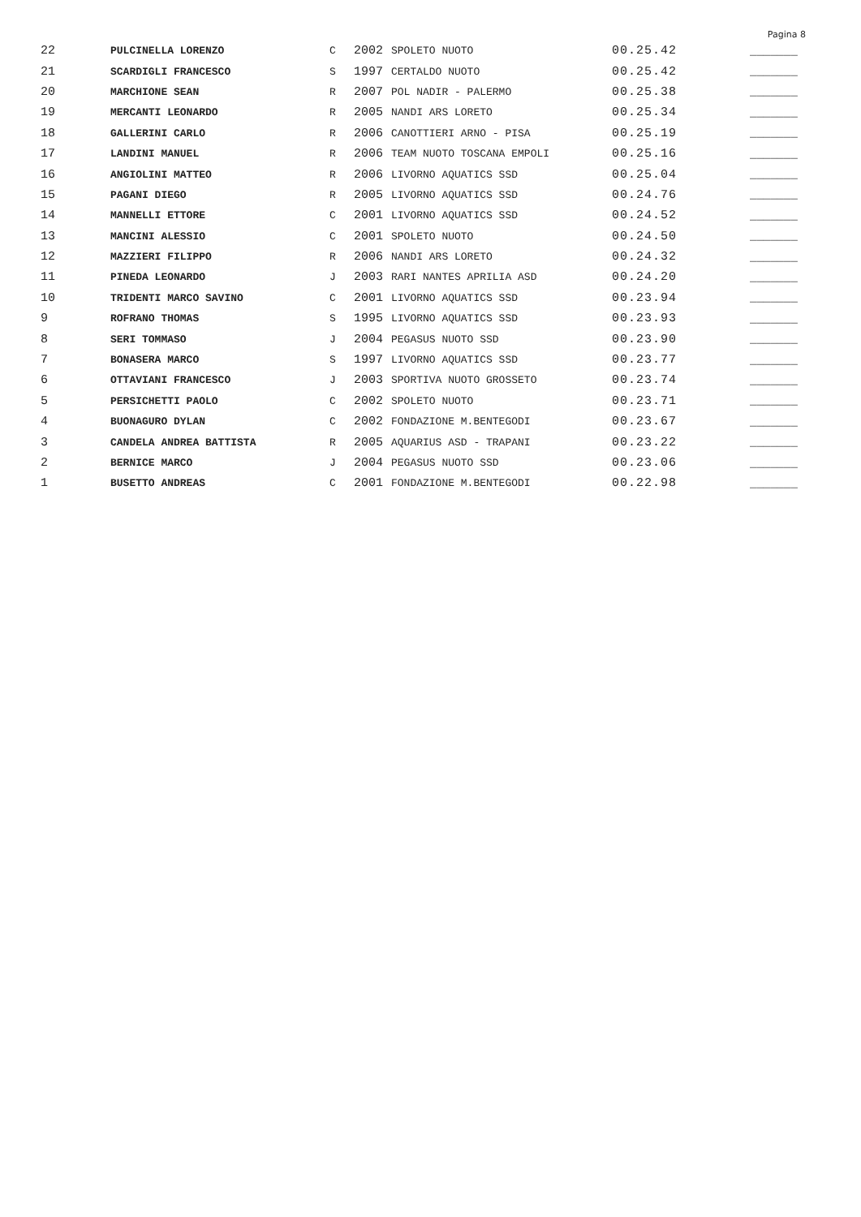Pagina 8
| 22 | PULCINELLA LORENZO | C | 2002 | SPOLETO NUOTO | 00.25.42 | _______ |
| 21 | SCARDIGLI FRANCESCO | S | 1997 | CERTALDO NUOTO | 00.25.42 | _______ |
| 20 | MARCHIONE SEAN | R | 2007 | POL NADIR - PALERMO | 00.25.38 | _______ |
| 19 | MERCANTI LEONARDO | R | 2005 | NANDI ARS LORETO | 00.25.34 | _______ |
| 18 | GALLERINI CARLO | R | 2006 | CANOTTIERI ARNO - PISA | 00.25.19 | _______ |
| 17 | LANDINI MANUEL | R | 2006 | TEAM NUOTO TOSCANA EMPOLI | 00.25.16 | _______ |
| 16 | ANGIOLINI MATTEO | R | 2006 | LIVORNO AQUATICS SSD | 00.25.04 | _______ |
| 15 | PAGANI DIEGO | R | 2005 | LIVORNO AQUATICS SSD | 00.24.76 | _______ |
| 14 | MANNELLI ETTORE | C | 2001 | LIVORNO AQUATICS SSD | 00.24.52 | _______ |
| 13 | MANCINI ALESSIO | C | 2001 | SPOLETO NUOTO | 00.24.50 | _______ |
| 12 | MAZZIERI FILIPPO | R | 2006 | NANDI ARS LORETO | 00.24.32 | _______ |
| 11 | PINEDA LEONARDO | J | 2003 | RARI NANTES APRILIA ASD | 00.24.20 | _______ |
| 10 | TRIDENTI MARCO SAVINO | C | 2001 | LIVORNO AQUATICS SSD | 00.23.94 | _______ |
| 9 | ROFRANO THOMAS | S | 1995 | LIVORNO AQUATICS SSD | 00.23.93 | _______ |
| 8 | SERI TOMMASO | J | 2004 | PEGASUS NUOTO SSD | 00.23.90 | _______ |
| 7 | BONASERA MARCO | S | 1997 | LIVORNO AQUATICS SSD | 00.23.77 | _______ |
| 6 | OTTAVIANI FRANCESCO | J | 2003 | SPORTIVA NUOTO GROSSETO | 00.23.74 | _______ |
| 5 | PERSICHETTI PAOLO | C | 2002 | SPOLETO NUOTO | 00.23.71 | _______ |
| 4 | BUONAGURO DYLAN | C | 2002 | FONDAZIONE M.BENTEGODI | 00.23.67 | _______ |
| 3 | CANDELA ANDREA BATTISTA | R | 2005 | AQUARIUS ASD - TRAPANI | 00.23.22 | _______ |
| 2 | BERNICE MARCO | J | 2004 | PEGASUS NUOTO SSD | 00.23.06 | _______ |
| 1 | BUSETTO ANDREAS | C | 2001 | FONDAZIONE M.BENTEGODI | 00.22.98 | _______ |